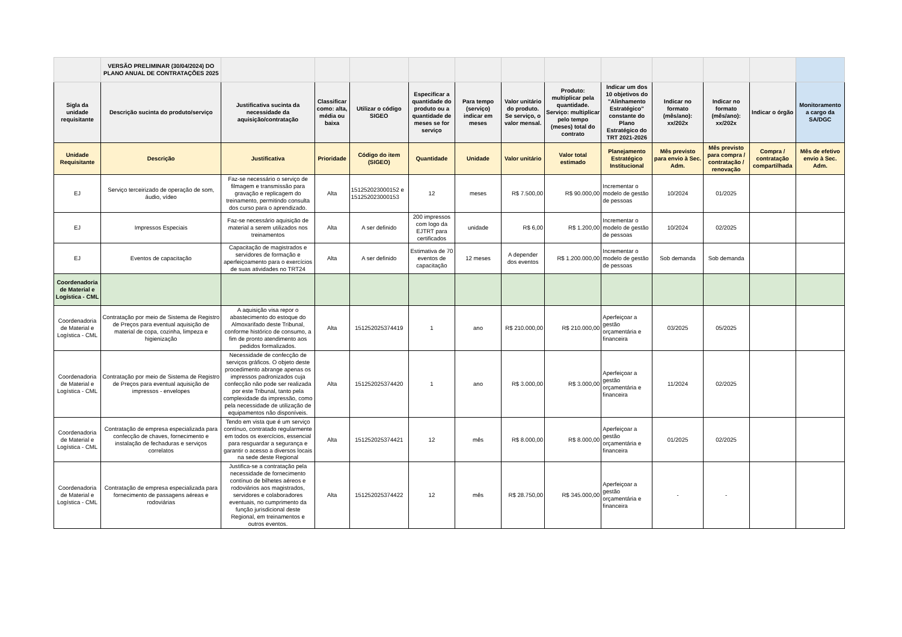| | VERSÃO PRELIMINAR (30/04/2024) DO PLANO ANUAL DE CONTRATAÇÕES 2025 | | | | | | | | | | | | |
| Sigla da unidade requisitante | Descrição sucinta do produto/serviço | Justificativa sucinta da necessidade da aquisição/contratação | Classificar como: alta, média ou baixa | Utilizar o código SIGEO | Especificar a quantidade do produto ou a quantidade de meses se for serviço | Para tempo (serviço) indicar em meses | Valor unitário do produto. Se serviço, o valor mensal. | Produto: multiplicar pela quantidade. Serviço: multiplicar pelo tempo (meses) total do contrato | Indicar um dos 10 objetivos do "Alinhamento Estratégico" constante do Plano Estratégico do TRT 2021-2026 | Indicar no formato (mês/ano): xx/202x | Indicar no formato (mês/ano): xx/202x | Indicar o órgão | Monitoramento a cargo da SA/DGC |
| Unidade Requisitante | Descrição | Justificativa | Prioridade | Código do item (SIGEO) | Quantidade | Unidade | Valor unitário | Valor total estimado | Planejamento Estratégico Institucional | Mês previsto para envio à Sec. Adm. | Mês previsto para compra / contratação / renovação | Compra / contratação compartilhada | Mês de efetivo envio à Sec. Adm. |
| EJ | Serviço terceirizado de operação de som, áudio, vídeo | Faz-se necessário o serviço de filmagem e transmissão para gravação e replicagem do treinamento, permitindo consulta dos curso para o aprendizado. | Alta | 151252023000152 e 151252023000153 | 12 | meses | R$ 7.500,00 | R$ 90.000,00 | Incrementar o modelo de gestão de pessoas | 10/2024 | 01/2025 | | |
| EJ | Impressos Especiais | Faz-se necessário aquisição de material a serem utilizados nos treinamentos | Alta | A ser definido | 200 impressos com logo da EJTRT para certificados | unidade | R$ 6,00 | R$ 1.200,00 | Incrementar o modelo de gestão de pessoas | 10/2024 | 02/2025 | | |
| EJ | Eventos de capacitação | Capacitação de magistrados e servidores de formação e aperfeiçoamento para o exercícios de suas atividades no TRT24 | Alta | A ser definido | Estimativa de 70 eventos de capacitação | 12 meses | A depender dos eventos | R$ 1.200.000,00 | Incrementar o modelo de gestão de pessoas | Sob demanda | Sob demanda | | |
| Coordenadoria de Material e Logística - CML | | | | | | | | | | | | | |
| Coordenadoria de Material e Logística - CML | Contratação por meio de Sistema de Registro de Preços para eventual aquisição de material de copa, cozinha, limpeza e higienização | A aquisição visa repor o abastecimento do estoque do Almoxarifado deste Tribunal, conforme histórico de consumo, a fim de pronto atendimento aos pedidos formalizados. | Alta | 151252025374419 | 1 | ano | R$ 210.000,00 | R$ 210.000,00 | Aperfeiçoar a gestão orçamentária e financeira | 03/2025 | 05/2025 | | |
| Coordenadoria de Material e Logística - CML | Contratação por meio de Sistema de Registro de Preços para eventual aquisição de impressos - envelopes | Necessidade de confecção de serviços gráficos. O objeto deste procedimento abrange apenas os impressos padronizados cuja confecção não pode ser realizada por este Tribunal, tanto pela complexidade da impressão, como pela necessidade de utilização de equipamentos não disponíveis. | Alta | 151252025374420 | 1 | ano | R$ 3.000,00 | R$ 3.000,00 | Aperfeiçoar a gestão orçamentária e financeira | 11/2024 | 02/2025 | | |
| Coordenadoria de Material e Logística - CML | Contratação de empresa especializada para confecção de chaves, fornecimento e instalação de fechaduras e serviços correlatos | Tendo em vista que é um serviço contínuo, contratado regularmente em todos os exercícios, essencial para resguardar a segurança e garantir o acesso a diversos locais na sede deste Regional | Alta | 151252025374421 | 12 | mês | R$ 8.000,00 | R$ 8.000,00 | Aperfeiçoar a gestão orçamentária e financeira | 01/2025 | 02/2025 | | |
| Coordenadoria de Material e Logística - CML | Contratação de empresa especializada para fornecimento de passagens aéreas e rodoviárias | Justifica-se a contratação pela necessidade de fornecimento contínuo de bilhetes aéreos e rodoviários aos magistrados, servidores e colaboradores eventuais, no cumprimento da função jurisdicional deste Regional, em treinamentos e outros eventos. | Alta | 151252025374422 | 12 | mês | R$ 28.750,00 | R$ 345.000,00 | Aperfeiçoar a gestão orçamentária e financeira | - | - | | |